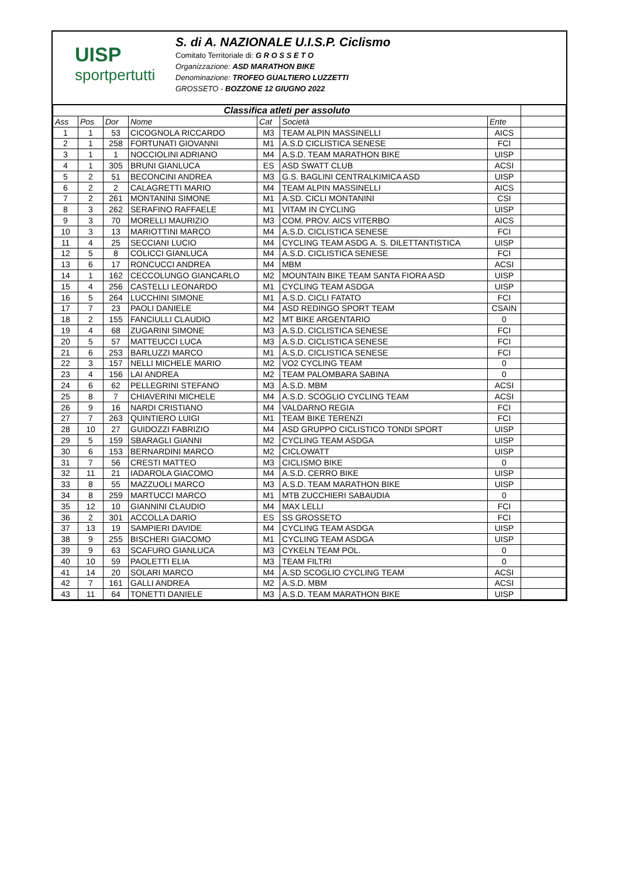UISP
sportpertutti
S. di A. NAZIONALE U.I.S.P. Ciclismo
Comitato Territoriale di: G R O S S E T O
Organizzazione: ASD MARATHON BIKE
Denominazione: TROFEO GUALTIERO LUZZETTI
GROSSETO - BOZZONE 12 GIUGNO 2022
| Classifica atleti per assoluto | | | | | | | |
| Ass | Pos | Dor | Nome | Cat | Società | Ente | |
| 1 | 1 | 53 | CICOGNOLA RICCARDO | M3 | TEAM ALPIN MASSINELLI | AICS | |
| 2 | 1 | 258 | FORTUNATI GIOVANNI | M1 | A.S.D CICLISTICA SENESE | FCI | |
| 3 | 1 | 1 | NOCCIOLINI ADRIANO | M4 | A.S.D. TEAM MARATHON BIKE | UISP | |
| 4 | 1 | 305 | BRUNI GIANLUCA | ES | ASD SWATT CLUB | ACSI | |
| 5 | 2 | 51 | BECONCINI ANDREA | M3 | G.S. BAGLINI CENTRALKIMICA ASD | UISP | |
| 6 | 2 | 2 | CALAGRETTI MARIO | M4 | TEAM ALPIN MASSINELLI | AICS | |
| 7 | 2 | 261 | MONTANINI SIMONE | M1 | A.SD. CICLI MONTANINI | CSI | |
| 8 | 3 | 262 | SERAFINO RAFFAELE | M1 | VITAM IN CYCLING | UISP | |
| 9 | 3 | 70 | MORELLI MAURIZIO | M3 | COM. PROV. AICS VITERBO | AICS | |
| 10 | 3 | 13 | MARIOTTINI MARCO | M4 | A.S.D. CICLISTICA SENESE | FCI | |
| 11 | 4 | 25 | SECCIANI LUCIO | M4 | CYCLING TEAM ASDG A. S. DILETTANTISTICA | UISP | |
| 12 | 5 | 8 | COLICCI GIANLUCA | M4 | A.S.D. CICLISTICA SENESE | FCI | |
| 13 | 6 | 17 | RONCUCCI ANDREA | M4 | MBM | ACSI | |
| 14 | 1 | 162 | CECCOLUNGO GIANCARLO | M2 | MOUNTAIN BIKE TEAM SANTA FIORA ASD | UISP | |
| 15 | 4 | 256 | CASTELLI LEONARDO | M1 | CYCLING TEAM ASDGA | UISP | |
| 16 | 5 | 264 | LUCCHINI SIMONE | M1 | A.S.D. CICLI FATATO | FCI | |
| 17 | 7 | 23 | PAOLI DANIELE | M4 | ASD REDINGO SPORT TEAM | CSAIN | |
| 18 | 2 | 155 | FANCIULLI CLAUDIO | M2 | MT BIKE ARGENTARIO | 0 | |
| 19 | 4 | 68 | ZUGARINI SIMONE | M3 | A.S.D. CICLISTICA SENESE | FCI | |
| 20 | 5 | 57 | MATTEUCCI LUCA | M3 | A.S.D. CICLISTICA SENESE | FCI | |
| 21 | 6 | 253 | BARLUZZI MARCO | M1 | A.S.D. CICLISTICA SENESE | FCI | |
| 22 | 3 | 157 | NELLI MICHELE MARIO | M2 | VO2 CYCLING TEAM | 0 | |
| 23 | 4 | 156 | LAI ANDREA | M2 | TEAM PALOMBARA SABINA | 0 | |
| 24 | 6 | 62 | PELLEGRINI STEFANO | M3 | A.S.D. MBM | ACSI | |
| 25 | 8 | 7 | CHIAVERINI MICHELE | M4 | A.S.D. SCOGLIO CYCLING TEAM | ACSI | |
| 26 | 9 | 16 | NARDI CRISTIANO | M4 | VALDARNO REGIA | FCI | |
| 27 | 7 | 263 | QUINTIERO LUIGI | M1 | TEAM BIKE TERENZI | FCI | |
| 28 | 10 | 27 | GUIDOZZI FABRIZIO | M4 | ASD GRUPPO CICLISTICO TONDI SPORT | UISP | |
| 29 | 5 | 159 | SBARAGLI GIANNI | M2 | CYCLING TEAM ASDGA | UISP | |
| 30 | 6 | 153 | BERNARDINI MARCO | M2 | CICLOWATT | UISP | |
| 31 | 7 | 56 | CRESTI MATTEO | M3 | CICLISMO BIKE | 0 | |
| 32 | 11 | 21 | IADAROLA GIACOMO | M4 | A.S.D. CERRO BIKE | UISP | |
| 33 | 8 | 55 | MAZZUOLI MARCO | M3 | A.S.D. TEAM MARATHON BIKE | UISP | |
| 34 | 8 | 259 | MARTUCCI MARCO | M1 | MTB ZUCCHIERI SABAUDIA | 0 | |
| 35 | 12 | 10 | GIANNINI CLAUDIO | M4 | MAX LELLI | FCI | |
| 36 | 2 | 301 | ACCOLLA DARIO | ES | SS GROSSETO | FCI | |
| 37 | 13 | 19 | SAMPIERI DAVIDE | M4 | CYCLING TEAM ASDGA | UISP | |
| 38 | 9 | 255 | BISCHERI GIACOMO | M1 | CYCLING TEAM ASDGA | UISP | |
| 39 | 9 | 63 | SCAFURO GIANLUCA | M3 | CYKELN TEAM POL. | 0 | |
| 40 | 10 | 59 | PAOLETTI ELIA | M3 | TEAM FILTRI | 0 | |
| 41 | 14 | 20 | SOLARI MARCO | M4 | A.SD SCOGLIO CYCLING TEAM | ACSI | |
| 42 | 7 | 161 | GALLI ANDREA | M2 | A.S.D. MBM | ACSI | |
| 43 | 11 | 64 | TONETTI DANIELE | M3 | A.S.D. TEAM MARATHON BIKE | UISP | |